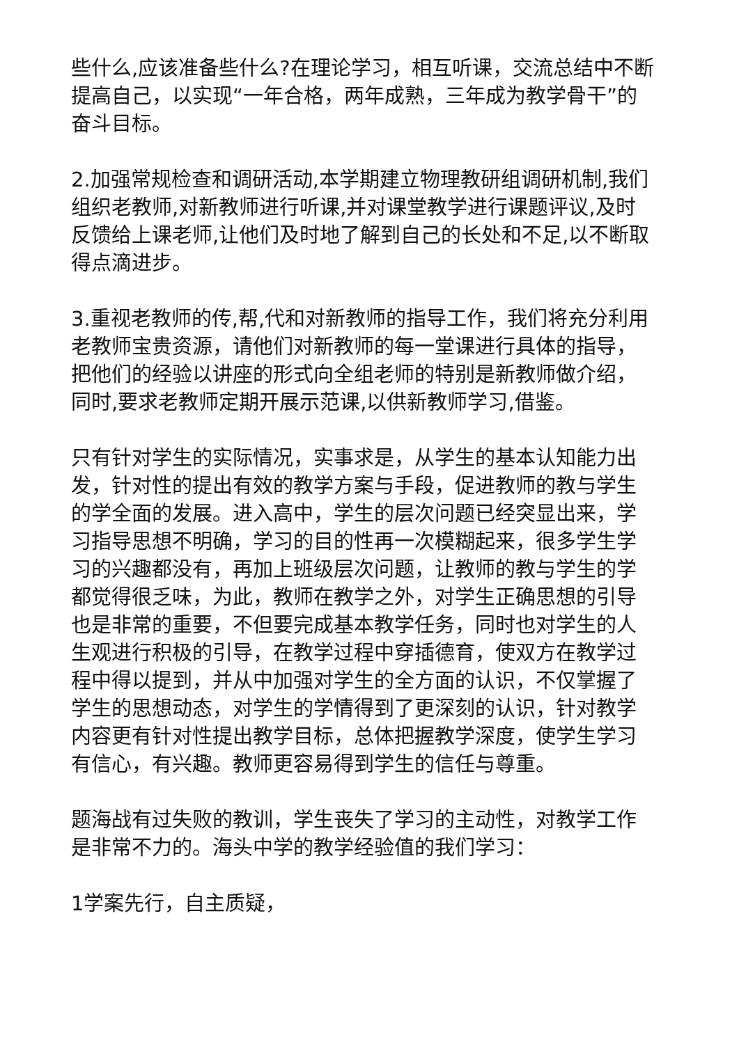些什么,应该准备些什么?在理论学习，相互听课，交流总结中不断提高自己，以实现“一年合格，两年成熟，三年成为教学骨干”的奋斗目标。
2.加强常规检查和调研活动,本学期建立物理教研组调研机制,我们组织老教师,对新教师进行听课,并对课堂教学进行课题评议,及时反馈给上课老师,让他们及时地了解到自己的长处和不足,以不断取得点滴进步。
3.重视老教师的传,帮,代和对新教师的指导工作，我们将充分利用老教师宝贵资源，请他们对新教师的每一堂课进行具体的指导，把他们的经验以讲座的形式向全组老师的特别是新教师做介绍，同时,要求老教师定期开展示范课,以供新教师学习,借鉴。
只有针对学生的实际情况，实事求是，从学生的基本认知能力出发，针对性的提出有效的教学方案与手段，促进教师的教与学生的学全面的发展。进入高中，学生的层次问题已经突显出来，学习指导思想不明确，学习的目的性再一次模糊起来，很多学生学习的兴趣都没有，再加上班级层次问题，让教师的教与学生的学都觉得很乏味，为此，教师在教学之外，对学生正确思想的引导也是非常的重要，不但要完成基本教学任务，同时也对学生的人生观进行积极的引导，在教学过程中穿插德育，使双方在教学过程中得以提到，并从中加强对学生的全方面的认识，不仅掌握了学生的思想动态，对学生的学情得到了更深刻的认识，针对教学内容更有针对性提出教学目标，总体把握教学深度，使学生学习有信心，有兴趣。教师更容易得到学生的信任与尊重。
题海战有过失败的教训，学生丧失了学习的主动性，对教学工作是非常不力的。海头中学的教学经验值的我们学习：
1学案先行，自主质疑，